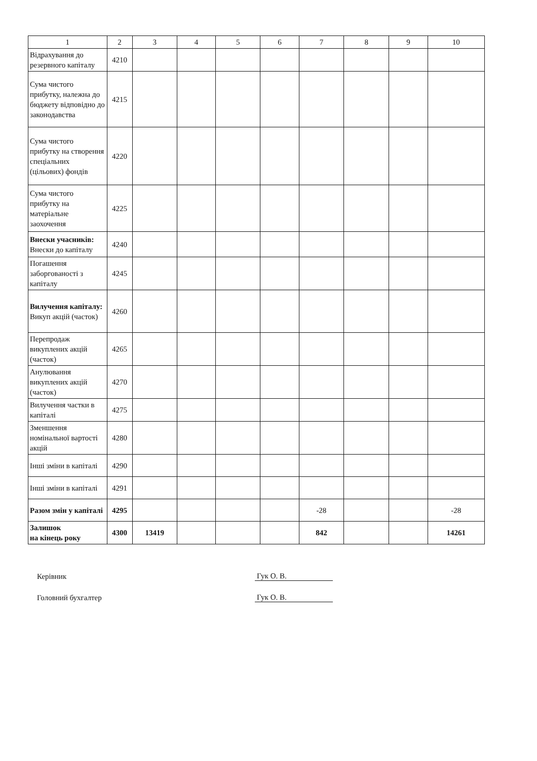| 1 | 2 | 3 | 4 | 5 | 6 | 7 | 8 | 9 | 10 |
| Відрахування до резервного капіталу | 4210 | | | | | | | | |
| Сума чистого прибутку, належна до бюджету відповідно до законодавства | 4215 | | | | | | | | |
| Сума чистого прибутку на створення спеціальних (цільових) фондів | 4220 | | | | | | | | |
| Сума чистого прибутку на матеріальне заохочення | 4225 | | | | | | | | |
| Внески учасників: Внески до капіталу | 4240 | | | | | | | | |
| Погашення заборгованості з капіталу | 4245 | | | | | | | | |
| Вилучення капіталу: Викуп акцій (часток) | 4260 | | | | | | | | |
| Перепродаж викуплених акцій (часток) | 4265 | | | | | | | | |
| Анулювання викуплених акцій (часток) | 4270 | | | | | | | | |
| Вилучення частки в капіталі | 4275 | | | | | | | | |
| Зменшення номінальної вартості акцій | 4280 | | | | | | | | |
| Інші зміни в капіталі | 4290 | | | | | | | | |
| Інші зміни в капіталі | 4291 | | | | | | | | |
| Разом змін у капіталі | 4295 | | | | | -28 | | | -28 |
| Залишок на кінець року | 4300 | 13419 | | | | 842 | | | 14261 |
Керівник Гук О. В.
Головний бухгалтер Гук О. В.